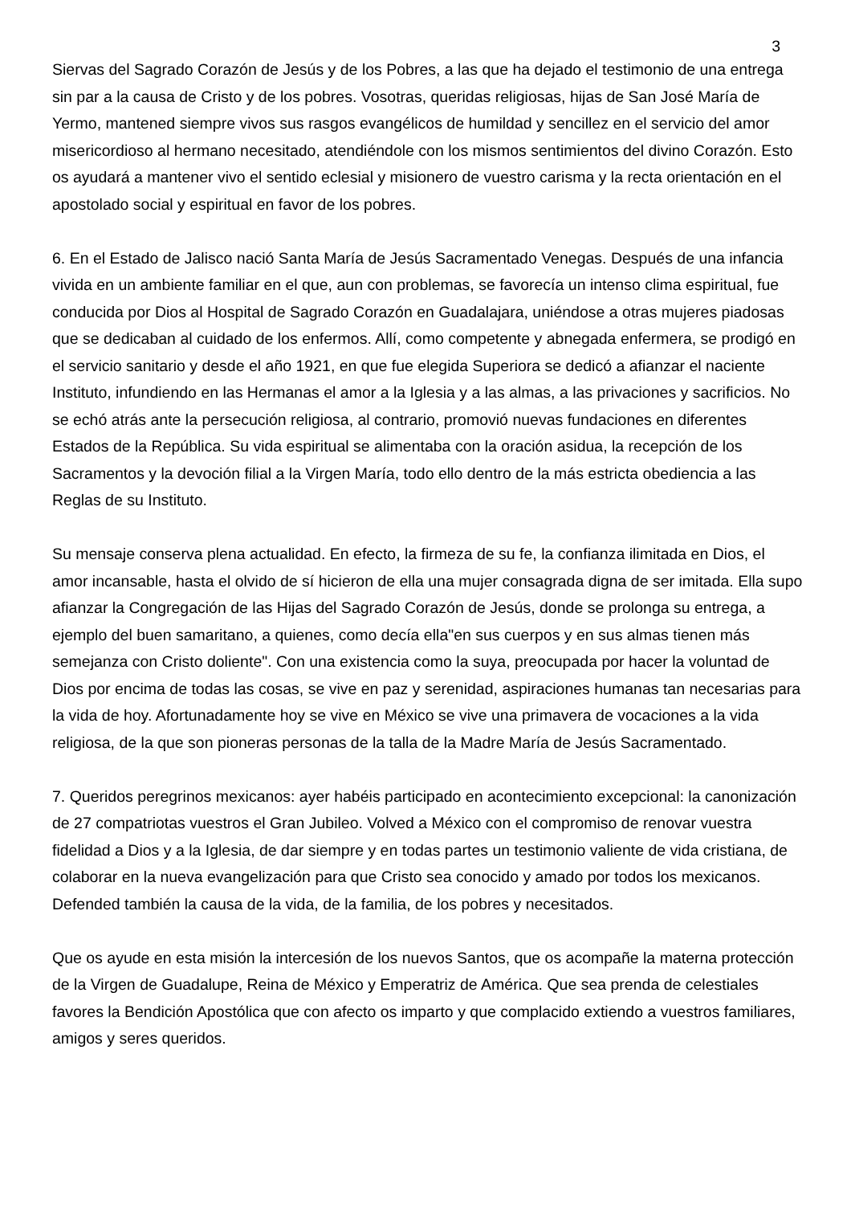3
Siervas del Sagrado Corazón de Jesús y de los Pobres, a las que ha dejado el testimonio de una entrega sin par a la causa de Cristo y de los pobres. Vosotras, queridas religiosas, hijas de San José María de Yermo, mantened siempre vivos sus rasgos evangélicos de humildad y sencillez en el servicio del amor misericordioso al hermano necesitado, atendiéndole con los mismos sentimientos del divino Corazón. Esto os ayudará a mantener vivo el sentido eclesial y misionero de vuestro carisma y la recta orientación en el apostolado social y espiritual en favor de los pobres.
6. En el Estado de Jalisco nació Santa María de Jesús Sacramentado Venegas. Después de una infancia vivida en un ambiente familiar en el que, aun con problemas, se favorecía un intenso clima espiritual, fue conducida por Dios al Hospital de Sagrado Corazón en Guadalajara, uniéndose a otras mujeres piadosas que se dedicaban al cuidado de los enfermos. Allí, como competente y abnegada enfermera, se prodigó en el servicio sanitario y desde el año 1921, en que fue elegida Superiora se dedicó a afianzar el naciente Instituto, infundiendo en las Hermanas el amor a la Iglesia y a las almas, a las privaciones y sacrificios. No se echó atrás ante la persecución religiosa, al contrario, promovió nuevas fundaciones en diferentes Estados de la República. Su vida espiritual se alimentaba con la oración asidua, la recepción de los Sacramentos y la devoción filial a la Virgen María, todo ello dentro de la más estricta obediencia a las Reglas de su Instituto.
Su mensaje conserva plena actualidad. En efecto, la firmeza de su fe, la confianza ilimitada en Dios, el amor incansable, hasta el olvido de sí hicieron de ella una mujer consagrada digna de ser imitada. Ella supo afianzar la Congregación de las Hijas del Sagrado Corazón de Jesús, donde se prolonga su entrega, a ejemplo del buen samaritano, a quienes, como decía ella"en sus cuerpos y en sus almas tienen más semejanza con Cristo doliente". Con una existencia como la suya, preocupada por hacer la voluntad de Dios por encima de todas las cosas, se vive en paz y serenidad, aspiraciones humanas tan necesarias para la vida de hoy. Afortunadamente hoy se vive en México se vive una primavera de vocaciones a la vida religiosa, de la que son pioneras personas de la talla de la Madre María de Jesús Sacramentado.
7. Queridos peregrinos mexicanos: ayer habéis participado en acontecimiento excepcional: la canonización de 27 compatriotas vuestros el Gran Jubileo. Volved a México con el compromiso de renovar vuestra fidelidad a Dios y a la Iglesia, de dar siempre y en todas partes un testimonio valiente de vida cristiana, de colaborar en la nueva evangelización para que Cristo sea conocido y amado por todos los mexicanos. Defended también la causa de la vida, de la familia, de los pobres y necesitados.
Que os ayude en esta misión la intercesión de los nuevos Santos, que os acompañe la materna protección de la Virgen de Guadalupe, Reina de México y Emperatriz de América. Que sea prenda de celestiales favores la Bendición Apostólica que con afecto os imparto y que complacido extiendo a vuestros familiares, amigos y seres queridos.